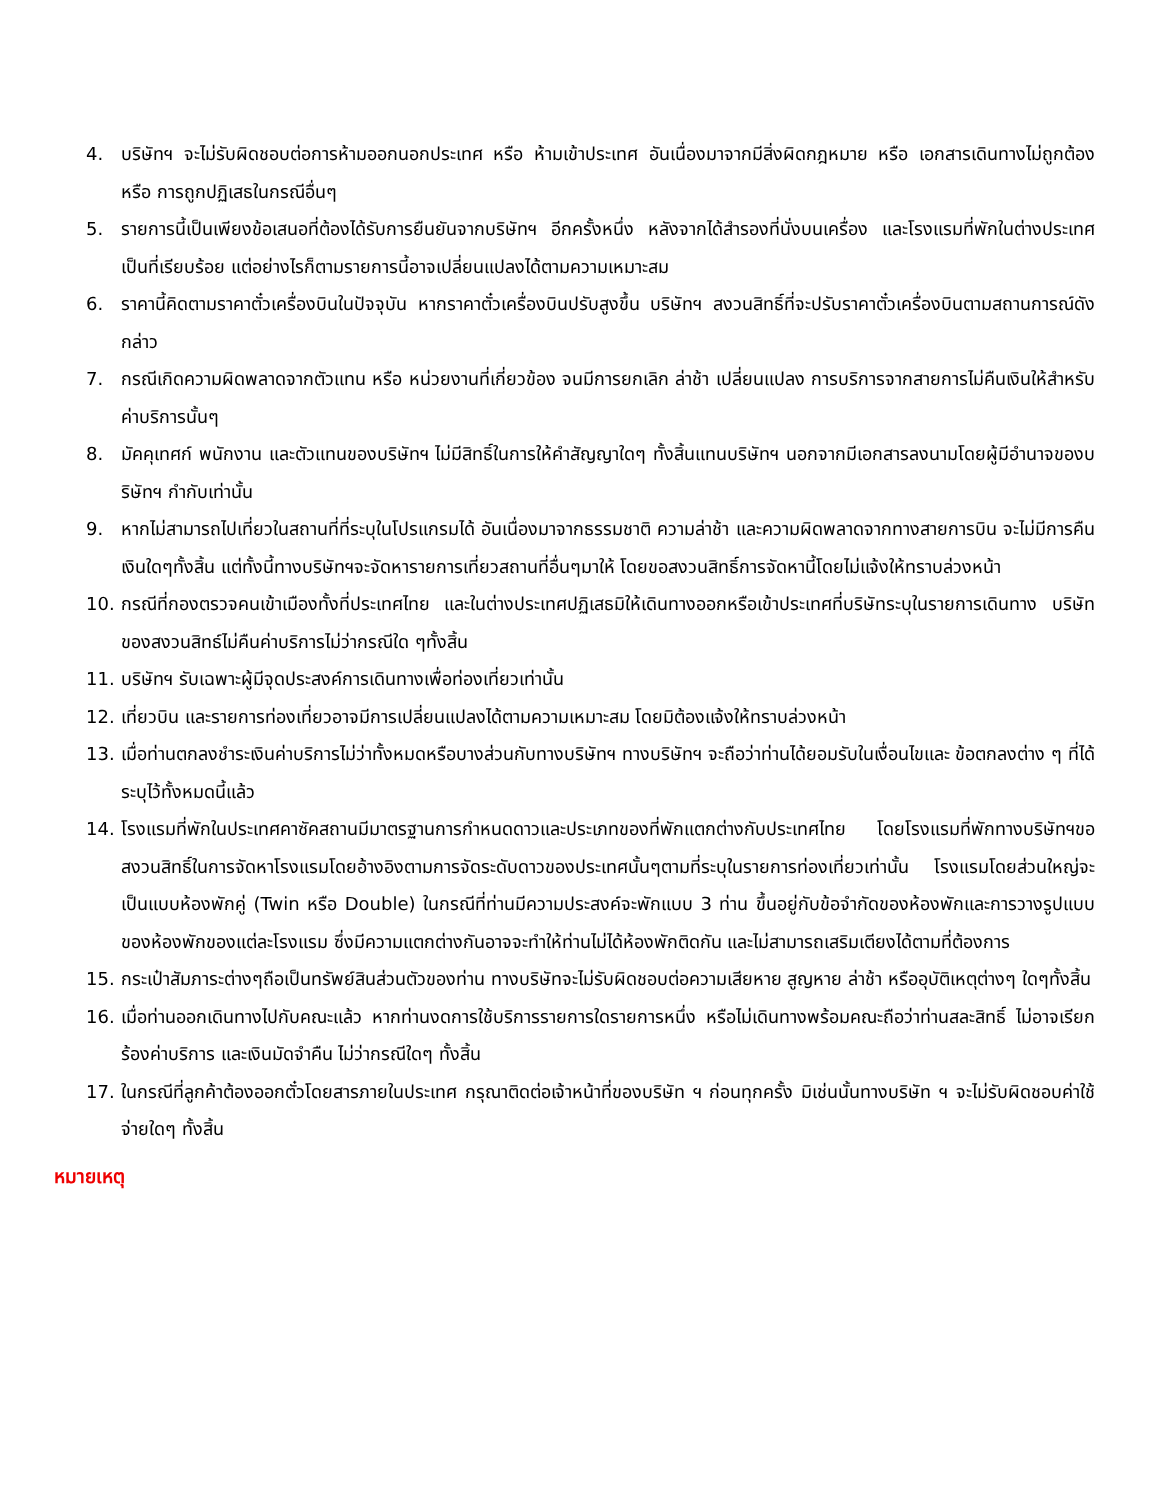4. บริษัทฯ จะไม่รับผิดชอบต่อการห้ามออกนอกประเทศ หรือ ห้ามเข้าประเทศ อันเนื่องมาจากมีสิ่งผิดกฎหมาย หรือ เอกสารเดินทางไม่ถูกต้อง หรือ การถูกปฏิเสธในกรณีอื่นๆ
5. รายการนี้เป็นเพียงข้อเสนอที่ต้องได้รับการยืนยันจากบริษัทฯ อีกครั้งหนึ่ง หลังจากได้สำรองที่นั่งบนเครื่อง และโรงแรมที่พักในต่างประเทศเป็นที่เรียบร้อย แต่อย่างไรก็ตามรายการนี้อาจเปลี่ยนแปลงได้ตามความเหมาะสม
6. ราคานี้คิดตามราคาตั๋วเครื่องบินในปัจจุบัน หากราคาตั๋วเครื่องบินปรับสูงขึ้น บริษัทฯ สงวนสิทธิ์ที่จะปรับราคาตั๋วเครื่องบินตามสถานการณ์ดังกล่าว
7. กรณีเกิดความผิดพลาดจากตัวแทน หรือ หน่วยงานที่เกี่ยวข้อง จนมีการยกเลิก ล่าช้า เปลี่ยนแปลง การบริการจากสายการไม่คืนเงินให้สำหรับค่าบริการนั้นๆ
8. มัคคุเทศก์ พนักงาน และตัวแทนของบริษัทฯ ไม่มีสิทธิ์ในการให้คำสัญญาใดๆ ทั้งสิ้นแทนบริษัทฯ นอกจากมีเอกสารลงนามโดยผู้มีอำนาจของบริษัทฯ กำกับเท่านั้น
9. หากไม่สามารถไปเที่ยวในสถานที่ที่ระบุในโปรแกรมได้ อันเนื่องมาจากธรรมชาติ ความล่าช้า และความผิดพลาดจากทางสายการบิน จะไม่มีการคืนเงินใดๆทั้งสิ้น แต่ทั้งนี้ทางบริษัทฯจะจัดหารายการเที่ยวสถานที่อื่นๆมาให้ โดยขอสงวนสิทธิ์การจัดหานี้โดยไม่แจ้งให้ทราบล่วงหน้า
10. กรณีที่กองตรวจคนเข้าเมืองทั้งที่ประเทศไทย และในต่างประเทศปฏิเสธมิให้เดินทางออกหรือเข้าประเทศที่บริษัทระบุในรายการเดินทาง บริษัทของสงวนสิทธ์ไม่คืนค่าบริการไม่ว่ากรณีใด ๆทั้งสิ้น
11. บริษัทฯ รับเฉพาะผู้มีจุดประสงค์การเดินทางเพื่อท่องเที่ยวเท่านั้น
12. เที่ยวบิน และรายการท่องเที่ยวอาจมีการเปลี่ยนแปลงได้ตามความเหมาะสม โดยมิต้องแจ้งให้ทราบล่วงหน้า
13. เมื่อท่านตกลงชำระเงินค่าบริการไม่ว่าทั้งหมดหรือบางส่วนกับทางบริษัทฯ ทางบริษัทฯ จะถือว่าท่านได้ยอมรับในเงื่อนไขและ ข้อตกลงต่าง ๆ ที่ได้ระบุไว้ทั้งหมดนี้แล้ว
14. โรงแรมที่พักในประเทศคาซัคสถานมีมาตรฐานการกำหนดดาวและประเภทของที่พักแตกต่างกับประเทศไทย โดยโรงแรมที่พักทางบริษัทฯขอสงวนสิทธิ์ในการจัดหาโรงแรมโดยอ้างอิงตามการจัดระดับดาวของประเทศนั้นๆตามที่ระบุในรายการท่องเที่ยวเท่านั้น โรงแรมโดยส่วนใหญ่จะเป็นแบบห้องพักคู่ (Twin หรือ Double) ในกรณีที่ท่านมีความประสงค์จะพักแบบ 3 ท่าน ขึ้นอยู่กับข้อจำกัดของห้องพักและการวางรูปแบบของห้องพักของแต่ละโรงแรม ซึ่งมีความแตกต่างกันอาจจะทำให้ท่านไม่ได้ห้องพักติดกัน และไม่สามารถเสริมเตียงได้ตามที่ต้องการ
15. กระเป๋าสัมภาระต่างๆถือเป็นทรัพย์สินส่วนตัวของท่าน ทางบริษัทจะไม่รับผิดชอบต่อความเสียหาย สูญหาย ล่าช้า หรืออุบัติเหตุต่างๆ ใดๆทั้งสิ้น
16. เมื่อท่านออกเดินทางไปกับคณะแล้ว หากท่านงดการใช้บริการรายการใดรายการหนึ่ง หรือไม่เดินทางพร้อมคณะถือว่าท่านสละสิทธิ์ ไม่อาจเรียกร้องค่าบริการ และเงินมัดจำคืน ไม่ว่ากรณีใดๆ ทั้งสิ้น
17. ในกรณีที่ลูกค้าต้องออกตั๋วโดยสารภายในประเทศ กรุณาติดต่อเจ้าหน้าที่ของบริษัท ฯ ก่อนทุกครั้ง มิเช่นนั้นทางบริษัท ฯ จะไม่รับผิดชอบค่าใช้จ่ายใดๆ ทั้งสิ้น
หมายเหตุ